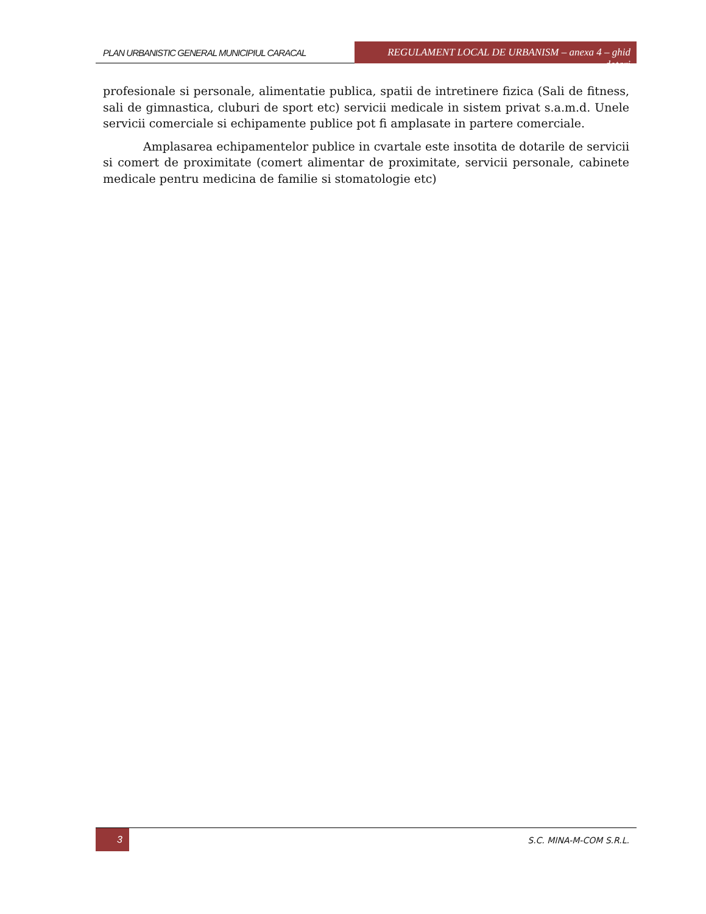PLAN URBANISTIC GENERAL MUNICIPIUL CARACAL
REGULAMENT LOCAL DE URBANISM – anexa 4 – ghid dotari
profesionale si personale, alimentatie publica, spatii de intretinere fizica (Sali de fitness, sali de gimnastica, cluburi de sport etc) servicii medicale in sistem privat s.a.m.d. Unele servicii comerciale si echipamente publice pot fi amplasate in partere comerciale.
Amplasarea echipamentelor publice in cvartale este insotita de dotarile de servicii si comert de proximitate (comert alimentar de proximitate, servicii personale, cabinete medicale pentru medicina de familie si stomatologie etc)
3 S.C. MINA-M-COM S.R.L.